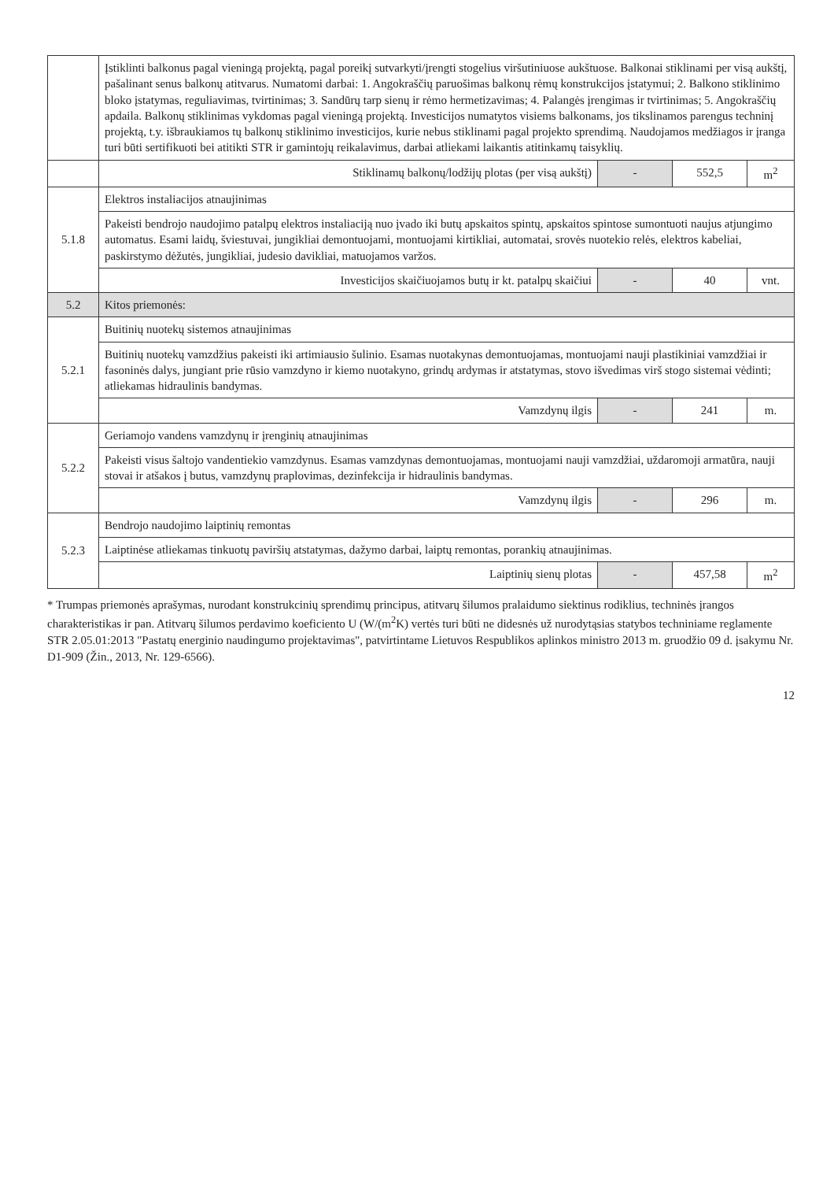| | Įstiklinti balkonus pagal vieningą projektą, pagal poreikį sutvarkyti/įrengti stogelius viršutiniuose aukštuose. Balkonai stiklinami per visą aukštį, pašalinant senus balkonų atitvarus. Numatomi darbai: 1. Angokraščių paruošimas balkonų rėmų konstrukcijos įstatymui; 2. Balkono stiklinimo bloko įstatymas, reguliavimas, tvirtinimas; 3. Sandūrų tarp sienų ir rėmo hermetizavimas; 4. Palangės įrengimas ir tvirtinimas; 5. Angokraščių apdaila. Balkonų stiklinimas vykdomas pagal vieningą projektą. Investicijos numatytos visiems balkonams, jos tikslinamos parengus techninį projektą, t.y. išbraukiamos tų balkonų stiklinimo investicijos, kurie nebus stiklinami pagal projekto sprendimą. Naudojamos medžiagos ir įranga turi būti sertifikuoti bei atitikti STR ir gamintojų reikalavimus, darbai atliekami laikantis atitinkamų taisyklių. | | | |
| | Stiklinamų balkonų/lodžijų plotas (per visą aukštį) | - | 552,5 | m<sup>2</sup> |
| 5.1.8 | Elektros instaliacijos atnaujinimas | | | |
| | Pakeisti bendrojo naudojimo patalpų elektros instaliaciją nuo įvado iki butų apskaitos spintų, apskaitos spintose sumontuoti naujus atjungimo automatus. Esami laidų, šviestuvai, jungikliai demontuojami, montuojami kirtikliai, automatai, srovės nuotekio relės, elektros kabeliai, paskirstymo dėžutės, jungikliai, judesio davikliai, matuojamos varžos. | | | |
| | Investicijos skaičiuojamos butų ir kt. patalpų skaičiui | - | 40 | vnt. |
| 5.2 | Kitos priemonės: | | | |
| 5.2.1 | Buitinių nuotekų sistemos atnaujinimas | | | |
| | Buitinių nuotekų vamzdžius pakeisti iki artimiausio šulinio. Esamas nuotakynas demontuojamas, montuojami nauji plastikiniai vamzdžiai ir fasoninės dalys, jungiant prie rūsio vamzdyno ir kiemo nuotakyno, grindų ardymas ir atstatymas, stovo išvedimas virš stogo sistemai vėdinti; atliekamas hidraulinis bandymas. | | | |
| | Vamzdynų ilgis | - | 241 | m. |
| 5.2.2 | Geriamojo vandens vamzdynų ir įrenginių atnaujinimas | | | |
| | Pakeisti visus šaltojo vandentiekio vamzdynus. Esamas vamzdynas demontuojamas, montuojami nauji vamzdžiai, uždaromoji armatūra, nauji stovai ir atšakos į butus, vamzdynų praplovimas, dezinfekcija ir hidraulinis bandymas. | | | |
| | Vamzdynų ilgis | - | 296 | m. |
| 5.2.3 | Bendrojo naudojimo laiptinių remontas | | | |
| | Laiptinėse atliekamas tinkuotų paviršių atstatymas, dažymo darbai, laiptų remontas, porankių atnaujinimas. | | | |
| | Laiptinių sienų plotas | - | 457,58 | m<sup>2</sup> |
* Trumpas priemonės aprašymas, nurodant konstrukcinių sprendimų principus, atitvarų šilumos pralaidumo siektinus rodiklius, techninės įrangos charakteristikas ir pan. Atitvarų šilumos perdavimo koeficiento U (W/(m<sup>2</sup>K) vertės turi būti ne didesnės už nurodytąsias statybos techniniame reglamente STR 2.05.01:2013 "Pastatų energinio naudingumo projektavimas", patvirtintame Lietuvos Respublikos aplinkos ministro 2013 m. gruodžio 09 d. įsakymu Nr. D1-909 (Žin., 2013, Nr. 129-6566).
12